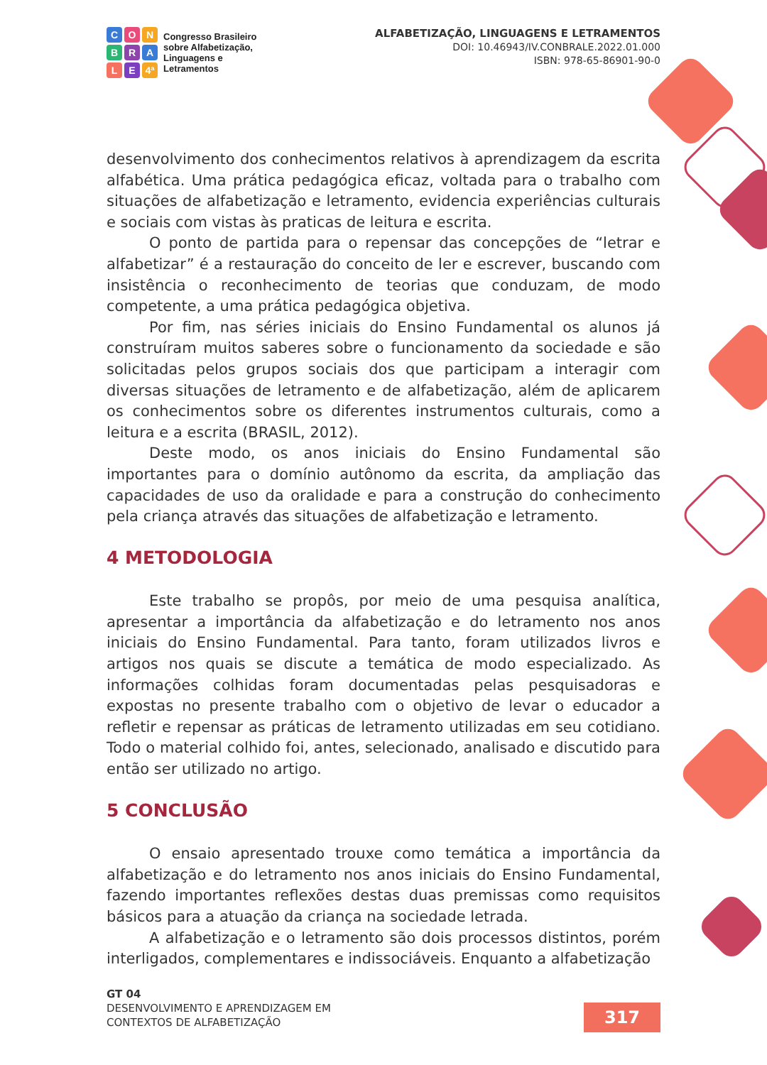CONBRALE 4ª
Congresso Brasileiro
sobre Alfabetização,
Linguagens e
Letramentos
ALFABETIZAÇÃO, LINGUAGENS E LETRAMENTOS
DOI: 10.46943/IV.CONBRALE.2022.01.000
ISBN: 978-65-86901-90-0
desenvolvimento dos conhecimentos relativos à aprendizagem da escrita alfabética. Uma prática pedagógica eficaz, voltada para o trabalho com situações de alfabetização e letramento, evidencia experiências culturais e sociais com vistas às praticas de leitura e escrita.
O ponto de partida para o repensar das concepções de “letrar e alfabetizar” é a restauração do conceito de ler e escrever, buscando com insistência o reconhecimento de teorias que conduzam, de modo competente, a uma prática pedagógica objetiva.
Por fim, nas séries iniciais do Ensino Fundamental os alunos já construíram muitos saberes sobre o funcionamento da sociedade e são solicitadas pelos grupos sociais dos que participam a interagir com diversas situações de letramento e de alfabetização, além de aplicarem os conhecimentos sobre os diferentes instrumentos culturais, como a leitura e a escrita (BRASIL, 2012).
Deste modo, os anos iniciais do Ensino Fundamental são importantes para o domínio autônomo da escrita, da ampliação das capacidades de uso da oralidade e para a construção do conhecimento pela criança através das situações de alfabetização e letramento.
4 METODOLOGIA
Este trabalho se propôs, por meio de uma pesquisa analítica, apresentar a importância da alfabetização e do letramento nos anos iniciais do Ensino Fundamental. Para tanto, foram utilizados livros e artigos nos quais se discute a temática de modo especializado. As informações colhidas foram documentadas pelas pesquisadoras e expostas no presente trabalho com o objetivo de levar o educador a refletir e repensar as práticas de letramento utilizadas em seu cotidiano. Todo o material colhido foi, antes, selecionado, analisado e discutido para então ser utilizado no artigo.
5 CONCLUSÃO
O ensaio apresentado trouxe como temática a importância da alfabetização e do letramento nos anos iniciais do Ensino Fundamental, fazendo importantes reflexões destas duas premissas como requisitos básicos para a atuação da criança na sociedade letrada.
A alfabetização e o letramento são dois processos distintos, porém interligados, complementares e indissociáveis. Enquanto a alfabetização
GT 04
DESENVOLVIMENTO E APRENDIZAGEM EM
CONTEXTOS DE ALFABETIZAÇÃO
317